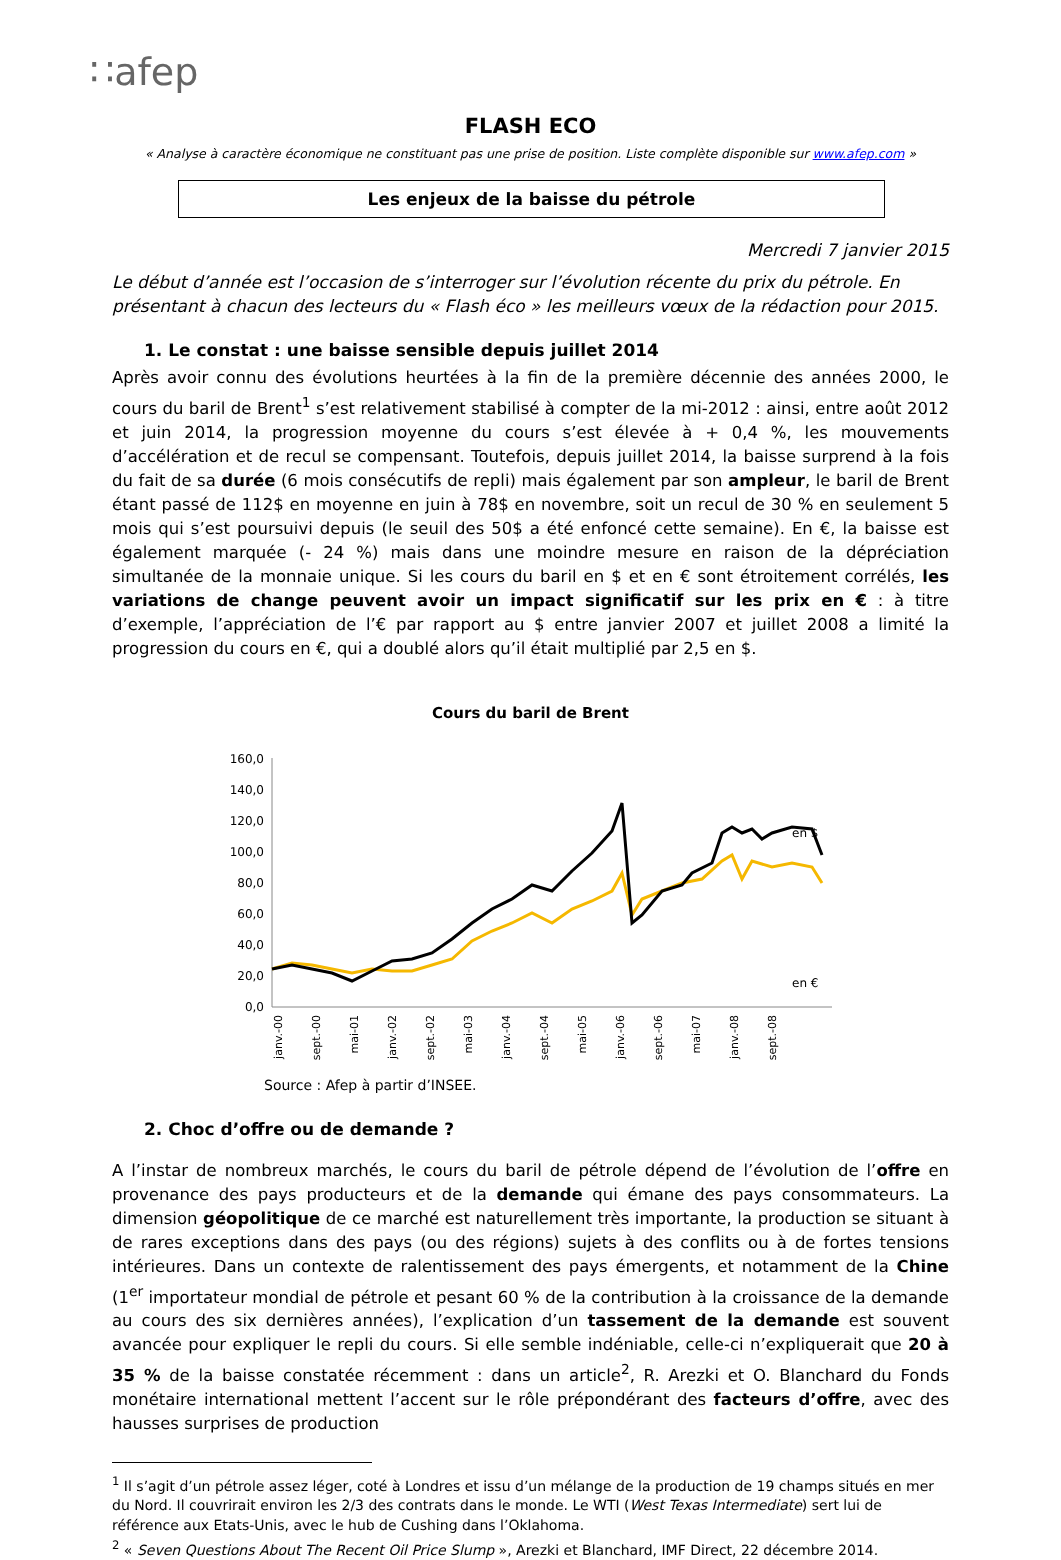∷afep
FLASH ECO
« Analyse à caractère économique ne constituant pas une prise de position. Liste complète disponible sur www.afep.com »
Les enjeux de la baisse du pétrole
Mercredi 7 janvier 2015
Le début d’année est l’occasion de s’interroger sur l’évolution récente du prix du pétrole. En présentant à chacun des lecteurs du « Flash éco » les meilleurs vœux de la rédaction pour 2015.
1. Le constat : une baisse sensible depuis juillet 2014
Après avoir connu des évolutions heurtées à la fin de la première décennie des années 2000, le cours du baril de Brent<sup>1</sup> s’est relativement stabilisé à compter de la mi-2012 : ainsi, entre août 2012 et juin 2014, la progression moyenne du cours s’est élevée à + 0,4 %, les mouvements d’accélération et de recul se compensant. Toutefois, depuis juillet 2014, la baisse surprend à la fois du fait de sa durée (6 mois consécutifs de repli) mais également par son ampleur, le baril de Brent étant passé de 112$ en moyenne en juin à 78$ en novembre, soit un recul de 30 % en seulement 5 mois qui s’est poursuivi depuis (le seuil des 50$ a été enfoncé cette semaine). En €, la baisse est également marquée (- 24 %) mais dans une moindre mesure en raison de la dépréciation simultanée de la monnaie unique. Si les cours du baril en $ et en € sont étroitement corrélés, les variations de change peuvent avoir un impact significatif sur les prix en € : à titre d’exemple, l’appréciation de l’€ par rapport au $ entre janvier 2007 et juillet 2008 a limité la progression du cours en €, qui a doublé alors qu’il était multiplié par 2,5 en $.
Cours du baril de Brent
160,0
140,0
120,0
100,0
80,0
60,0
40,0
20,0
0,0
en $
en €
janv.-00
sept.-00
mai-01
janv.-02
sept.-02
mai-03
janv.-04
sept.-04
mai-05
janv.-06
sept.-06
mai-07
janv.-08
sept.-08
Source : Afep à partir d’INSEE.
2. Choc d’offre ou de demande ?
A l’instar de nombreux marchés, le cours du baril de pétrole dépend de l’évolution de l’offre en provenance des pays producteurs et de la demande qui émane des pays consommateurs. La dimension géopolitique de ce marché est naturellement très importante, la production se situant à de rares exceptions dans des pays (ou des régions) sujets à des conflits ou à de fortes tensions intérieures. Dans un contexte de ralentissement des pays émergents, et notamment de la Chine (1<sup>er</sup> importateur mondial de pétrole et pesant 60 % de la contribution à la croissance de la demande au cours des six dernières années), l’explication d’un tassement de la demande est souvent avancée pour expliquer le repli du cours. Si elle semble indéniable, celle-ci n’expliquerait que 20 à 35 % de la baisse constatée récemment : dans un article<sup>2</sup>, R. Arezki et O. Blanchard du Fonds monétaire international mettent l’accent sur le rôle prépondérant des facteurs d’offre, avec des hausses surprises de production
<sup>1</sup> Il s’agit d’un pétrole assez léger, coté à Londres et issu d’un mélange de la production de 19 champs situés en mer du Nord. Il couvrirait environ les 2/3 des contrats dans le monde. Le WTI (West Texas Intermediate) sert lui de référence aux Etats-Unis, avec le hub de Cushing dans l’Oklahoma.
<sup>2</sup> « Seven Questions About The Recent Oil Price Slump », Arezki et Blanchard, IMF Direct, 22 décembre 2014.